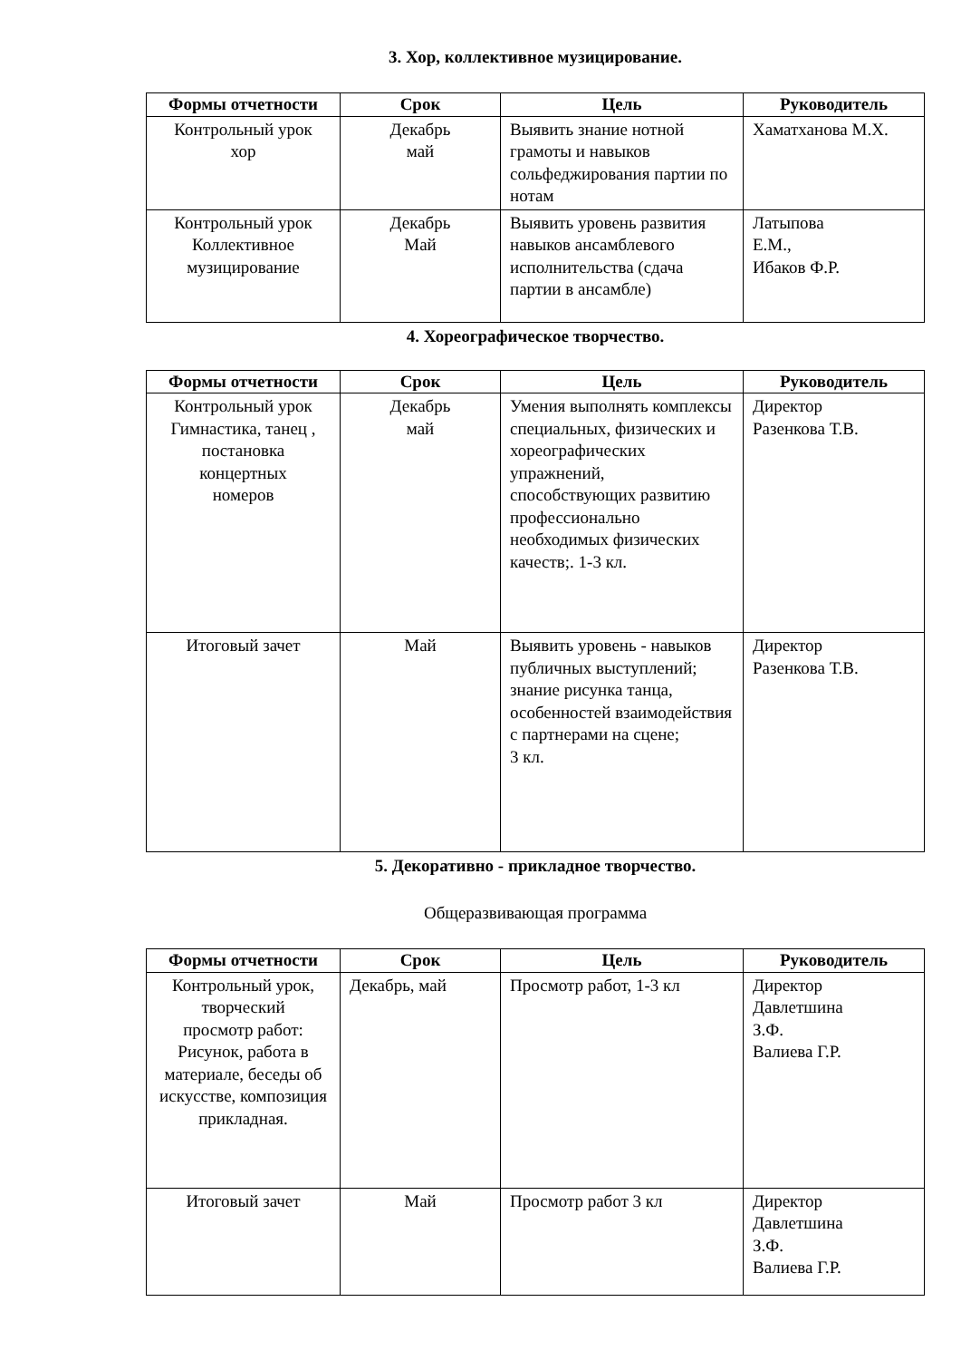3. Хор, коллективное музицирование.
| Формы отчетности | Срок | Цель | Руководитель |
| --- | --- | --- | --- |
| Контрольный урок хор | Декабрь май | Выявить знание нотной грамоты и навыков сольфеджирования партии по нотам | Хаматханова М.Х. |
| Контрольный урок Коллективное музицирование | Декабрь Май | Выявить уровень развития навыков ансамблевого исполнительства (сдача партии в ансамбле) | Латыпова Е.М., Ибаков Ф.Р. |
4. Хореографическое творчество.
| Формы отчетности | Срок | Цель | Руководитель |
| --- | --- | --- | --- |
| Контрольный урок Гимнастика, танец , постановка концертных номеров | Декабрь май | Умения выполнять комплексы специальных, физических и хореографических упражнений, способствующих развитию профессионально необходимых физических качеств;. 1-3 кл. | Директор Разенкова Т.В. |
| Итоговый зачет | Май | Выявить уровень - навыков публичных выступлений; знание рисунка танца, особенностей взаимодействия с партнерами на сцене; 3 кл. | Директор Разенкова Т.В. |
5. Декоративно - прикладное творчество.
Общеразвивающая программа
| Формы отчетности | Срок | Цель | Руководитель |
| --- | --- | --- | --- |
| Контрольный урок, творческий просмотр работ: Рисунок, работа в материале, беседы об искусстве, композиция прикладная. | Декабрь, май | Просмотр работ, 1-3 кл | Директор Давлетшина З.Ф. Валиева Г.Р. |
| Итоговый зачет | Май | Просмотр работ 3 кл | Директор Давлетшина З.Ф. Валиева Г.Р. |